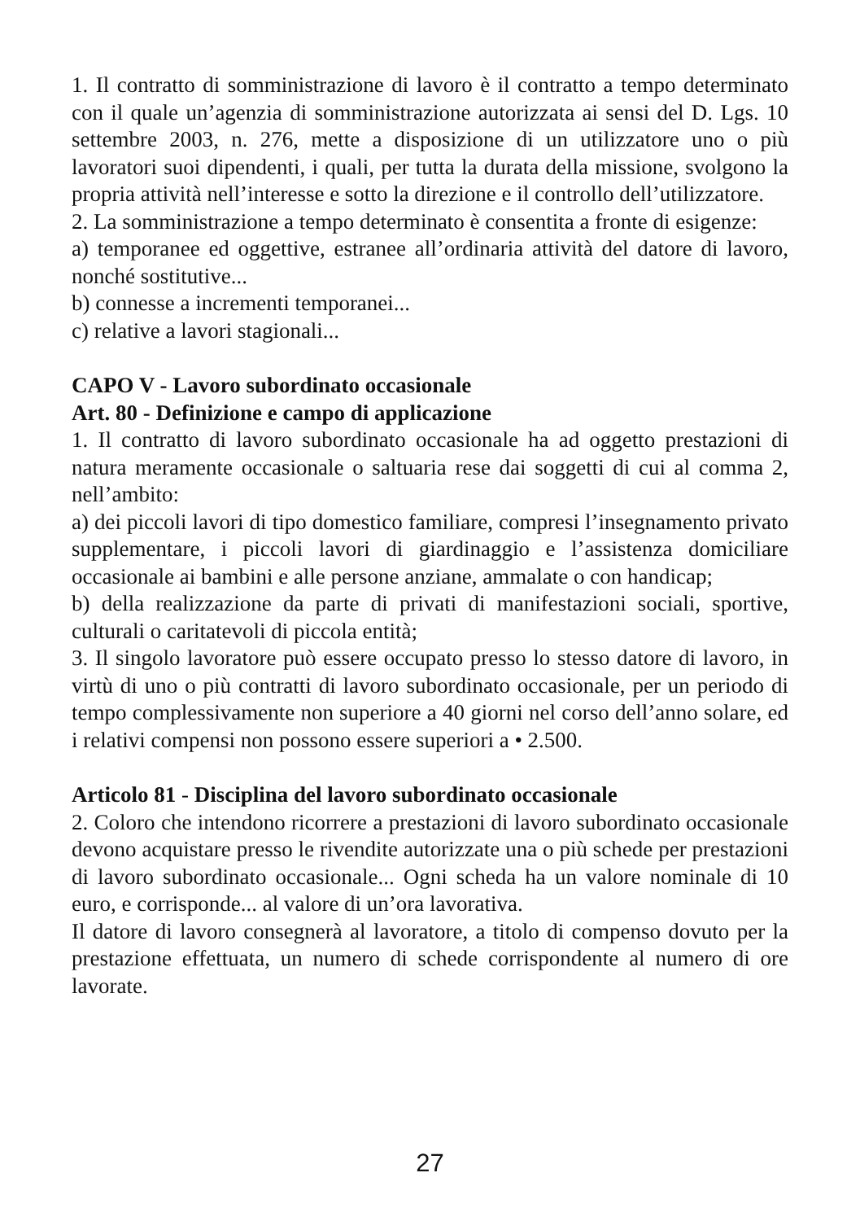1. Il contratto di somministrazione di lavoro è il contratto a tempo determinato con il quale un’agenzia di somministrazione autorizzata ai sensi del D. Lgs. 10 settembre 2003, n. 276, mette a disposizione di un utilizzatore uno o più lavoratori suoi dipendenti, i quali, per tutta la durata della missione, svolgono la propria attività nell’interesse e sotto la direzione e il controllo dell’utilizzatore.
2. La somministrazione a tempo determinato è consentita a fronte di esigenze:
a) temporanee ed oggettive, estranee all’ordinaria attività del datore di lavoro, nonché sostitutive...
b) connesse a incrementi temporanei...
c) relative a lavori stagionali...
CAPO V - Lavoro subordinato occasionale
Art. 80 - Definizione e campo di applicazione
1. Il contratto di lavoro subordinato occasionale ha ad oggetto prestazioni di natura meramente occasionale o saltuaria rese dai soggetti di cui al comma 2, nell’ambito:
a) dei piccoli lavori di tipo domestico familiare, compresi l’insegnamento privato supplementare, i piccoli lavori di giardinaggio e l’assistenza domiciliare occasionale ai bambini e alle persone anziane, ammalate o con handicap;
b) della realizzazione da parte di privati di manifestazioni sociali, sportive, culturali o caritatevoli di piccola entità;
3. Il singolo lavoratore può essere occupato presso lo stesso datore di lavoro, in virtù di uno o più contratti di lavoro subordinato occasionale, per un periodo di tempo complessivamente non superiore a 40 giorni nel corso dell’anno solare, ed i relativi compensi non possono essere superiori a • 2.500.
Articolo 81 - Disciplina del lavoro subordinato occasionale
2. Coloro che intendono ricorrere a prestazioni di lavoro subordinato occasionale devono acquistare presso le rivendite autorizzate una o più schede per prestazioni di lavoro subordinato occasionale... Ogni scheda ha un valore nominale di 10 euro, e corrisponde... al valore di un’ora lavorativa.
Il datore di lavoro consegnerà al lavoratore, a titolo di compenso dovuto per la prestazione effettuata, un numero di schede corrispondente al numero di ore lavorate.
27